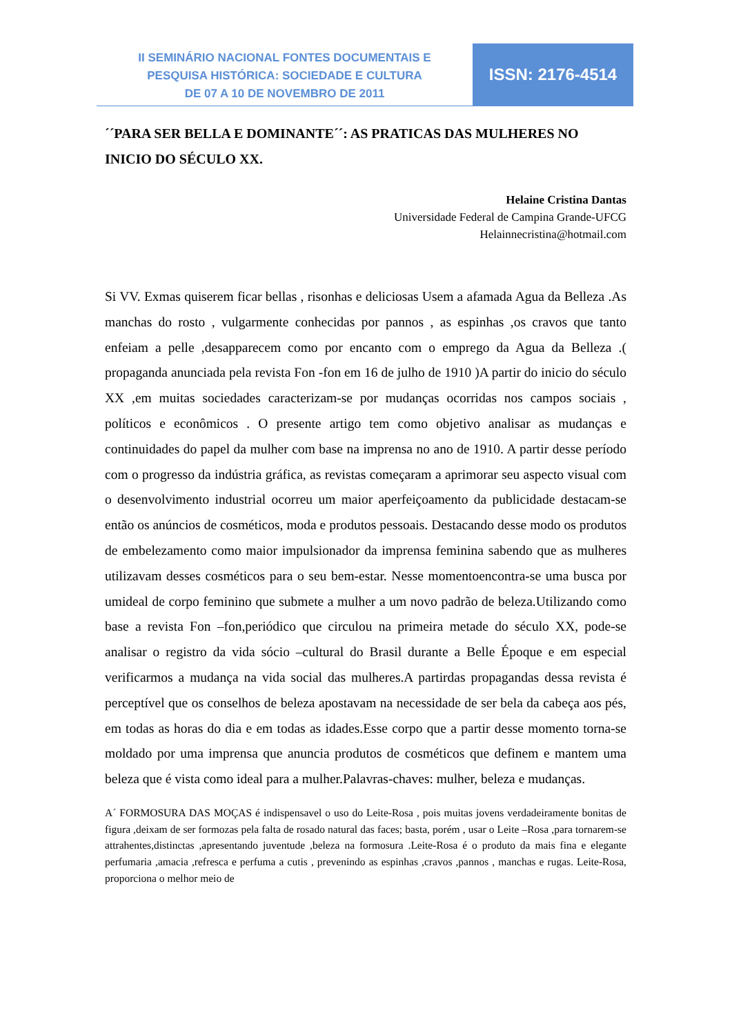II SEMINÁRIO NACIONAL FONTES DOCUMENTAIS E
PESQUISA HISTÓRICA: SOCIEDADE E CULTURA
DE 07 A 10 DE NOVEMBRO DE 2011
ISSN: 2176-4514
´´PARA SER BELLA E DOMINANTE´´: AS PRATICAS DAS MULHERES NO INICIO DO SÉCULO XX.
Helaine Cristina Dantas
Universidade Federal de Campina Grande-UFCG
Helainnecristina@hotmail.com
Si VV. Exmas quiserem ficar bellas , risonhas e deliciosas Usem a afamada Agua da Belleza .As manchas do rosto , vulgarmente conhecidas por pannos , as espinhas ,os cravos que tanto enfeiam a pelle ,desapparecem como por encanto com o emprego da Agua da Belleza .( propaganda anunciada pela revista Fon -fon em 16 de julho de 1910 )A partir do inicio do século XX ,em muitas sociedades caracterizam-se por mudanças ocorridas nos campos sociais , políticos e econômicos . O presente artigo tem como objetivo analisar as mudanças e continuidades do papel da mulher com base na imprensa no ano de 1910. A partir desse período com o progresso da indústria gráfica, as revistas começaram a aprimorar seu aspecto visual com o desenvolvimento industrial ocorreu um maior aperfeiçoamento da publicidade destacam-se então os anúncios de cosméticos, moda e produtos pessoais. Destacando desse modo os produtos de embelezamento como maior impulsionador da imprensa feminina sabendo que as mulheres utilizavam desses cosméticos para o seu bem-estar. Nesse momentoencontra-se uma busca por umideal de corpo feminino que submete a mulher a um novo padrão de beleza.Utilizando como base a revista Fon –fon,periódico que circulou na primeira metade do século XX, pode-se analisar o registro da vida sócio –cultural do Brasil durante a Belle Époque e em especial verificarmos a mudança na vida social das mulheres.A partirdas propagandas dessa revista é perceptível que os conselhos de beleza apostavam na necessidade de ser bela da cabeça aos pés, em todas as horas do dia e em todas as idades.Esse corpo que a partir desse momento torna-se moldado por uma imprensa que anuncia produtos de cosméticos que definem e mantem uma beleza que é vista como ideal para a mulher.Palavras-chaves: mulher, beleza e mudanças.
A´ FORMOSURA DAS MOÇAS é indispensavel o uso do Leite-Rosa , pois muitas jovens verdadeiramente bonitas de figura ,deixam de ser formozas pela falta de rosado natural das faces; basta, porém , usar o Leite –Rosa ,para tornarem-se attrahentes,distinctas ,apresentando juventude ,beleza na formosura .Leite-Rosa é o produto da mais fina e elegante perfumaria ,amacia ,refresca e perfuma a cutis , prevenindo as espinhas ,cravos ,pannos , manchas e rugas. Leite-Rosa, proporciona o melhor meio de